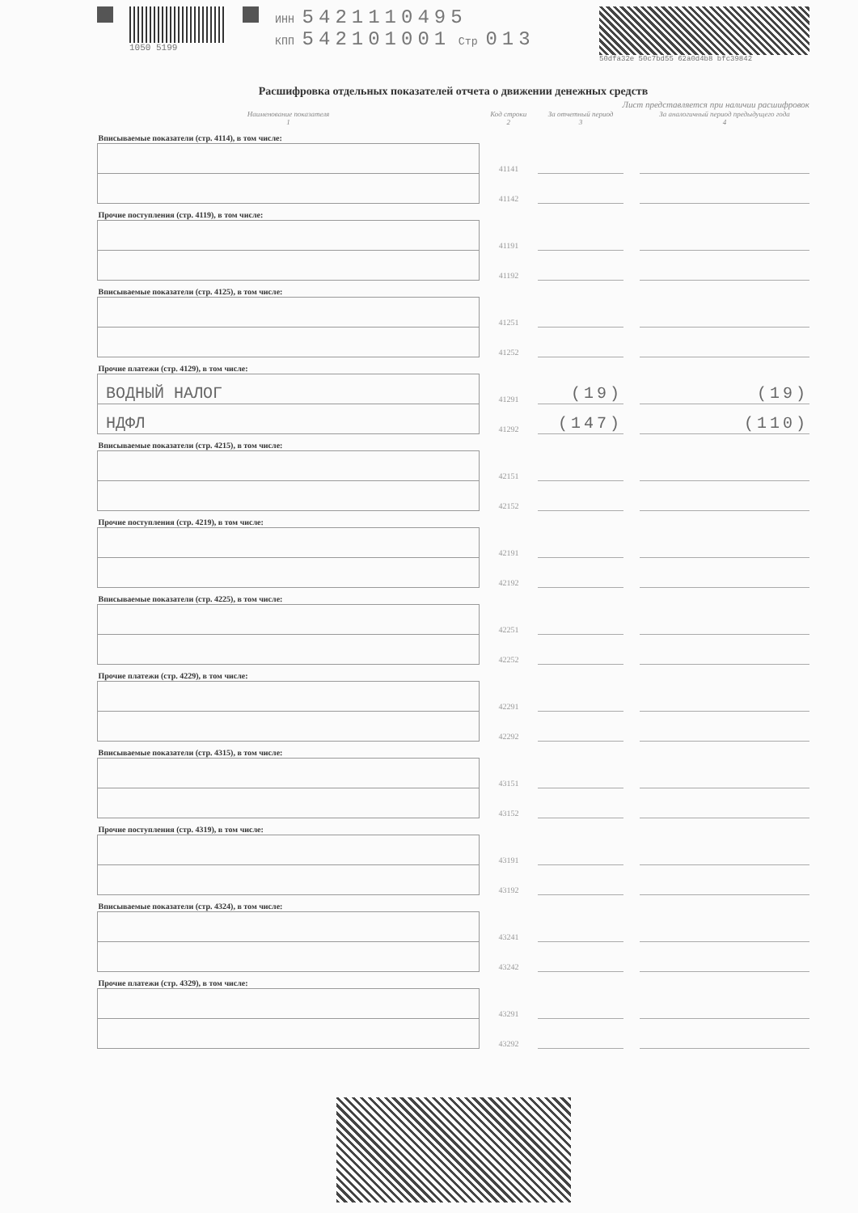1050 5199
ИНН 5421110495
КПП 542101001 Стр 013
50dfa32e 50c7bd55 62a0d4b8 bfc39842
Расшифровка отдельных показателей отчета о движении денежных средств
Лист представляется при наличии расшифровок
| Наименование показателя 1 | Код строки 2 | За отчетный период 3 | | За аналогичный период предыдущего года 4 |
| --- | --- | --- | --- | --- |
| Вписываемые показатели (стр. 4114), в том числе: | | | | |
| | 41141 | | | |
| | 41142 | | | |
| Прочие поступления (стр. 4119), в том числе: | | | | |
| | 41191 | | | |
| | 41192 | | | |
| Вписываемые показатели (стр. 4125), в том числе: | | | | |
| | 41251 | | | |
| | 41252 | | | |
| Прочие платежи (стр. 4129), в том числе: | | | | |
| ВОДНЫЙ НАЛОГ | 41291 | (19) | | (19) |
| НДФЛ | 41292 | (147) | | (110) |
| Вписываемые показатели (стр. 4215), в том числе: | | | | |
| | 42151 | | | |
| | 42152 | | | |
| Прочие поступления (стр. 4219), в том числе: | | | | |
| | 42191 | | | |
| | 42192 | | | |
| Вписываемые показатели (стр. 4225), в том числе: | | | | |
| | 42251 | | | |
| | 42252 | | | |
| Прочие платежи (стр. 4229), в том числе: | | | | |
| | 42291 | | | |
| | 42292 | | | |
| Вписываемые показатели (стр. 4315), в том числе: | | | | |
| | 43151 | | | |
| | 43152 | | | |
| Прочие поступления (стр. 4319), в том числе: | | | | |
| | 43191 | | | |
| | 43192 | | | |
| Вписываемые показатели (стр. 4324), в том числе: | | | | |
| | 43241 | | | |
| | 43242 | | | |
| Прочие платежи (стр. 4329), в том числе: | | | | |
| | 43291 | | | |
| | 43292 | | | |